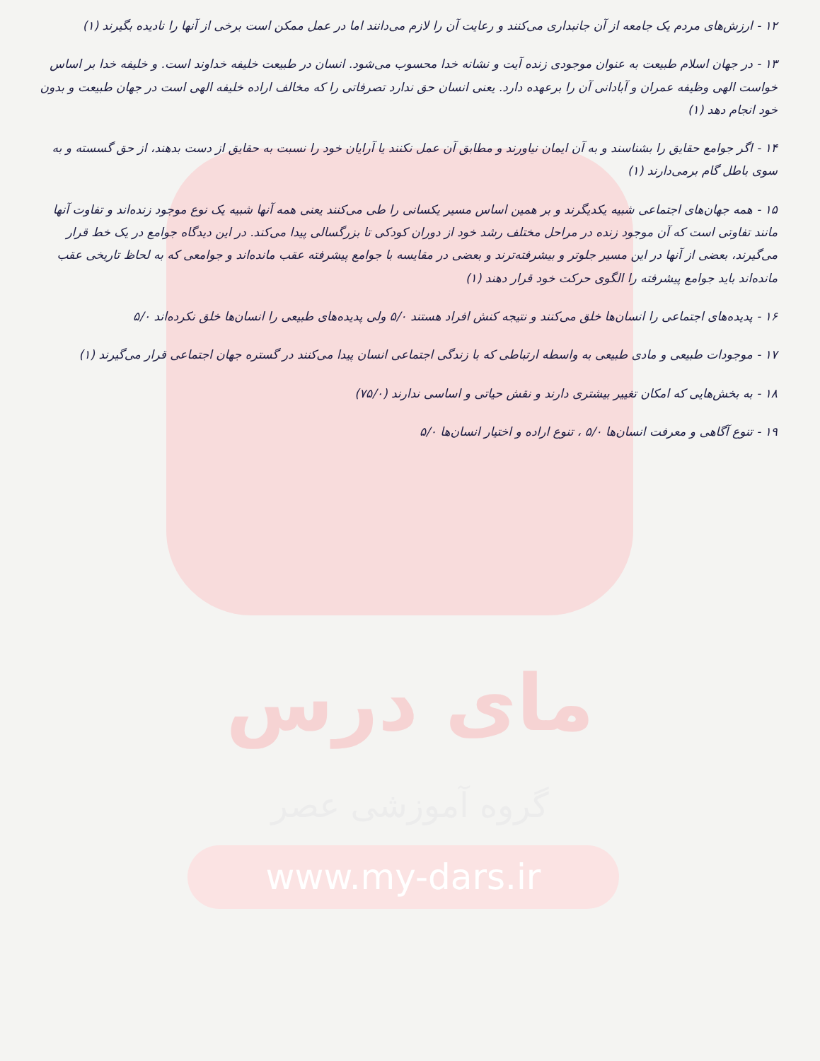۱۲ - ارزش‌های مردم یک جامعه از آن جانبداری می‌کنند و رعایت آن را لازم می‌دانند اما در عمل ممکن است برخی از آنها را نادیده بگیرند (۱)
۱۳ - در جهان اسلام طبیعت به عنوان موجودی زنده آیت و نشانه خدا محسوب می‌شود. انسان در طبیعت خلیفه خداوند است. و خلیفه خدا بر اساس خواست الهی وظیفه عمران و آبادانی آن را برعهده دارد. یعنی انسان حق ندارد تصرفاتی را که مخالف اراده خلیفه الهی است در جهان طبیعت و بدون خود انجام دهد (۱)
۱۴ - اگر جوامع حقایق را بشناسند و به آن ایمان نیاورند و مطابق آن عمل نکنند یا آرایان خود را نسبت به حقایق از دست بدهند، از حق گسسته و به سوی باطل گام برمی‌دارند (۱)
۱۵ - همه جهان‌های اجتماعی شبیه یکدیگرند و بر همین اساس مسیر یکسانی را طی می‌کنند یعنی همه آنها شبیه یک نوع موجود زنده‌اند و تفاوت آنها مانند تفاوتی است که آن موجود زنده در مراحل مختلف رشد خود از دوران کودکی تا بزرگسالی پیدا می‌کند. در این دیدگاه جوامع در یک خط قرار می‌گیرند، بعضی از آنها در این مسیر جلوتر و بیشرفته‌ترند و بعضی در مقایسه با جوامع پیشرفته عقب مانده‌اند و جوامعی که به لحاظ تاریخی عقب مانده‌اند باید جوامع پیشرفته را الگوی حرکت خود قرار دهند (۱)
۱۶ - پدیده‌های اجتماعی را انسان‌ها خلق می‌کنند و نتیجه کنش افراد هستند ۵/۰ ولی پدیده‌های طبیعی را انسان‌ها خلق نکرده‌اند ۵/۰
۱۷ - موجودات طبیعی و مادی طبیعی به واسطه ارتباطی که با زندگی اجتماعی انسان پیدا می‌کنند در گستره جهان اجتماعی قرار می‌گیرند (۱)
۱۸ - به بخش‌هایی که امکان تغییر بیشتری دارند و نقش حیاتی و اساسی ندارند (۷۵/۰)
۱۹ - تنوع آگاهی و معرفت انسان‌ها ۵/۰ ، تنوع اراده و اختیار انسان‌ها ۵/۰
مای درس
گروه آموزشی عصر
www.my-dars.ir